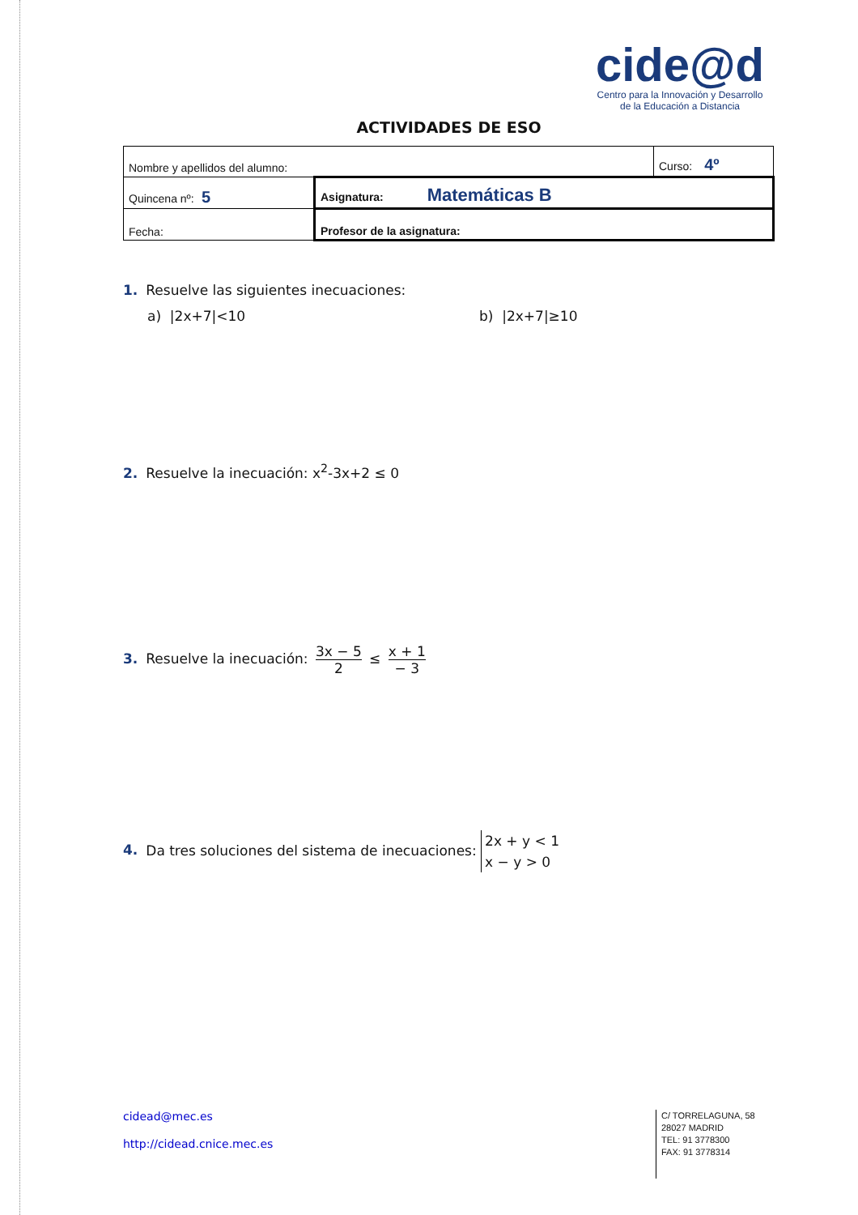cide@d
Centro para la Innovación y Desarrollo
de la Educación a Distancia
ACTIVIDADES DE ESO
| Nombre y apellidos del alumno: | | Curso: 4º |
| Quincena nº: 5 | Asignatura: Matemáticas B | |
| Fecha: | Profesor de la asignatura: | |
1. Resuelve las siguientes inecuaciones:
a) |2x+7|<10 b) |2x+7|≥10
2. Resuelve la inecuación: x<sup>2</sup>-3x+2 ≤ 0
3. Resuelve la inecuación: 3x − 5 2 ≤ x + 1 − 3
4. Da tres soluciones del sistema de inecuaciones: 2x + y < 1
x − y > 0
cidead@mec.es
http://cidead.cnice.mec.es
C/ TORRELAGUNA, 58
28027 MADRID
TEL: 91 3778300
FAX: 91 3778314